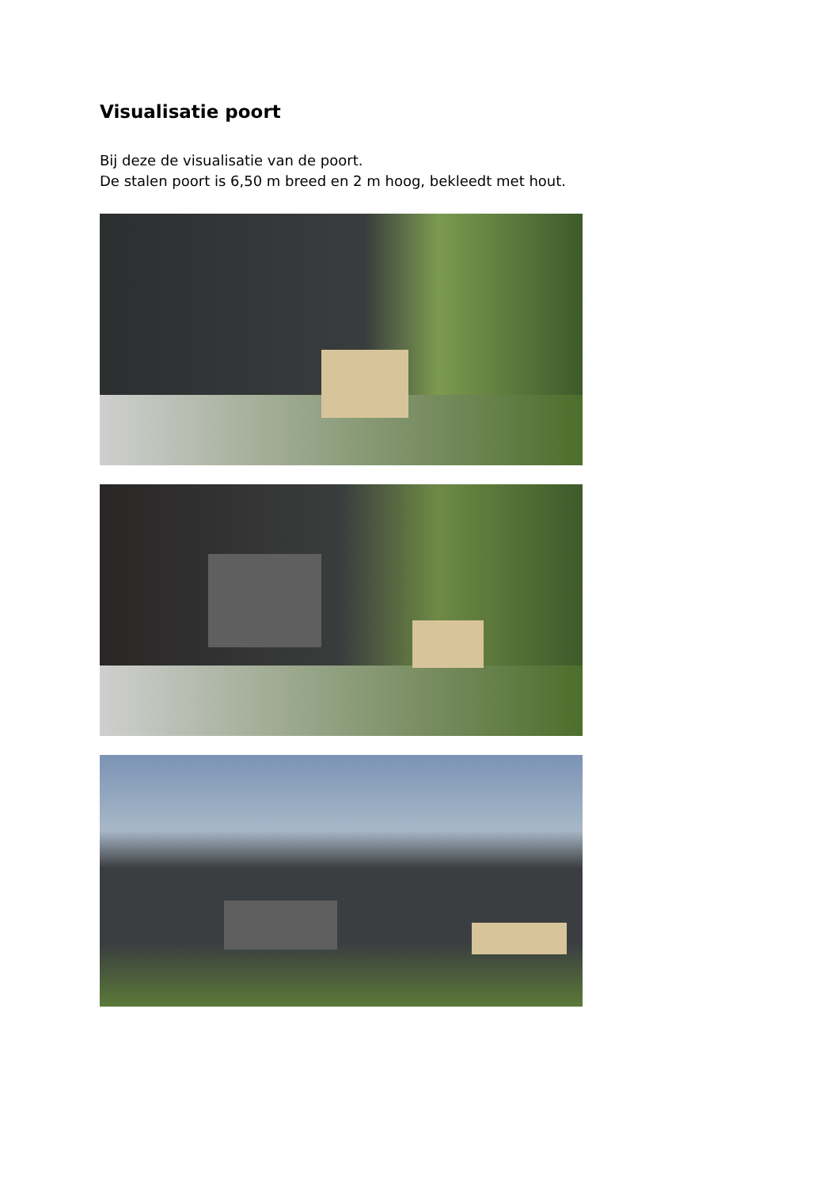Visualisatie poort
Bij deze de visualisatie van de poort.
De stalen poort is 6,50 m breed en 2 m hoog, bekleedt met hout.